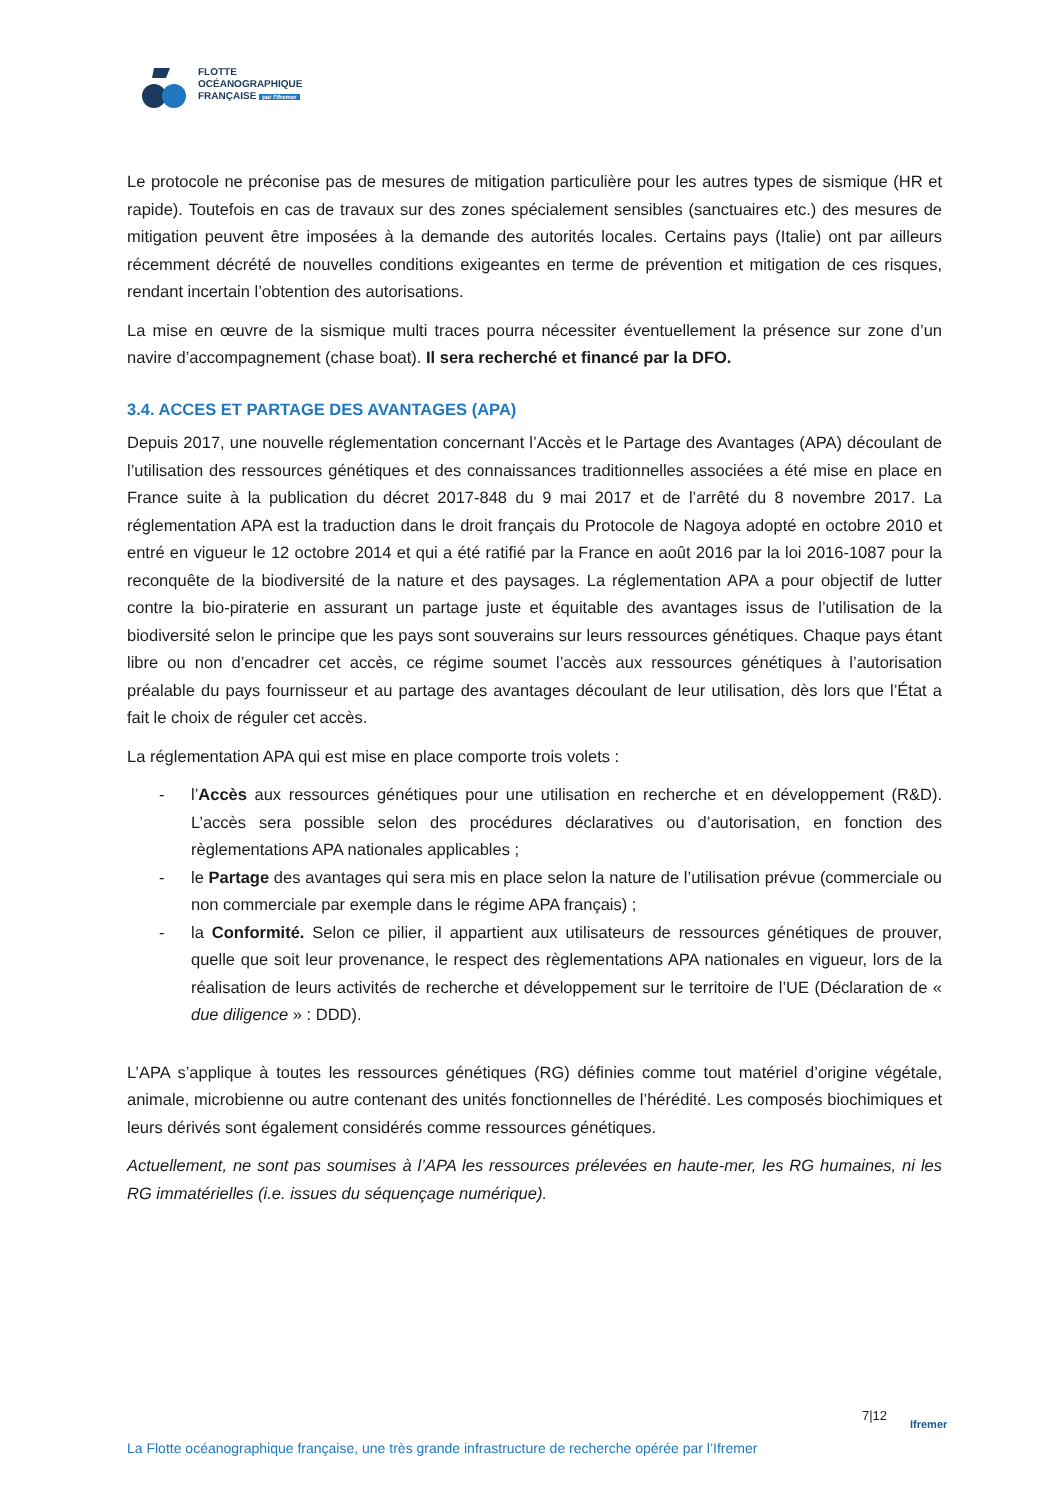FLOTTE
OCÉANOGRAPHIQUE
FRANÇAISE par l'Ifremer
Le protocole ne préconise pas de mesures de mitigation particulière pour les autres types de sismique (HR et rapide). Toutefois en cas de travaux sur des zones spécialement sensibles (sanctuaires etc.) des mesures de mitigation peuvent être imposées à la demande des autorités locales. Certains pays (Italie) ont par ailleurs récemment décrété de nouvelles conditions exigeantes en terme de prévention et mitigation de ces risques, rendant incertain l’obtention des autorisations.
La mise en œuvre de la sismique multi traces pourra nécessiter éventuellement la présence sur zone d’un navire d’accompagnement (chase boat). Il sera recherché et financé par la DFO.
3.4. ACCES ET PARTAGE DES AVANTAGES (APA)
Depuis 2017, une nouvelle réglementation concernant l’Accès et le Partage des Avantages (APA) découlant de l’utilisation des ressources génétiques et des connaissances traditionnelles associées a été mise en place en France suite à la publication du décret 2017-848 du 9 mai 2017 et de l’arrêté du 8 novembre 2017. La réglementation APA est la traduction dans le droit français du Protocole de Nagoya adopté en octobre 2010 et entré en vigueur le 12 octobre 2014 et qui a été ratifié par la France en août 2016 par la loi 2016-1087 pour la reconquête de la biodiversité de la nature et des paysages. La réglementation APA a pour objectif de lutter contre la bio-piraterie en assurant un partage juste et équitable des avantages issus de l’utilisation de la biodiversité selon le principe que les pays sont souverains sur leurs ressources génétiques. Chaque pays étant libre ou non d’encadrer cet accès, ce régime soumet l’accès aux ressources génétiques à l’autorisation préalable du pays fournisseur et au partage des avantages découlant de leur utilisation, dès lors que l’État a fait le choix de réguler cet accès.
La réglementation APA qui est mise en place comporte trois volets :
- l’Accès aux ressources génétiques pour une utilisation en recherche et en développement (R&D). L’accès sera possible selon des procédures déclaratives ou d’autorisation, en fonction des règlementations APA nationales applicables ;
- le Partage des avantages qui sera mis en place selon la nature de l’utilisation prévue (commerciale ou non commerciale par exemple dans le régime APA français) ;
- la Conformité. Selon ce pilier, il appartient aux utilisateurs de ressources génétiques de prouver, quelle que soit leur provenance, le respect des règlementations APA nationales en vigueur, lors de la réalisation de leurs activités de recherche et développement sur le territoire de l’UE (Déclaration de « due diligence » : DDD).
L’APA s’applique à toutes les ressources génétiques (RG) définies comme tout matériel d’origine végétale, animale, microbienne ou autre contenant des unités fonctionnelles de l’hérédité. Les composés biochimiques et leurs dérivés sont également considérés comme ressources génétiques.
Actuellement, ne sont pas soumises à l’APA les ressources prélevées en haute-mer, les RG humaines, ni les RG immatérielles (i.e. issues du séquençage numérique).
7|12
Ifremer
La Flotte océanographique française, une très grande infrastructure de recherche opérée par l’Ifremer